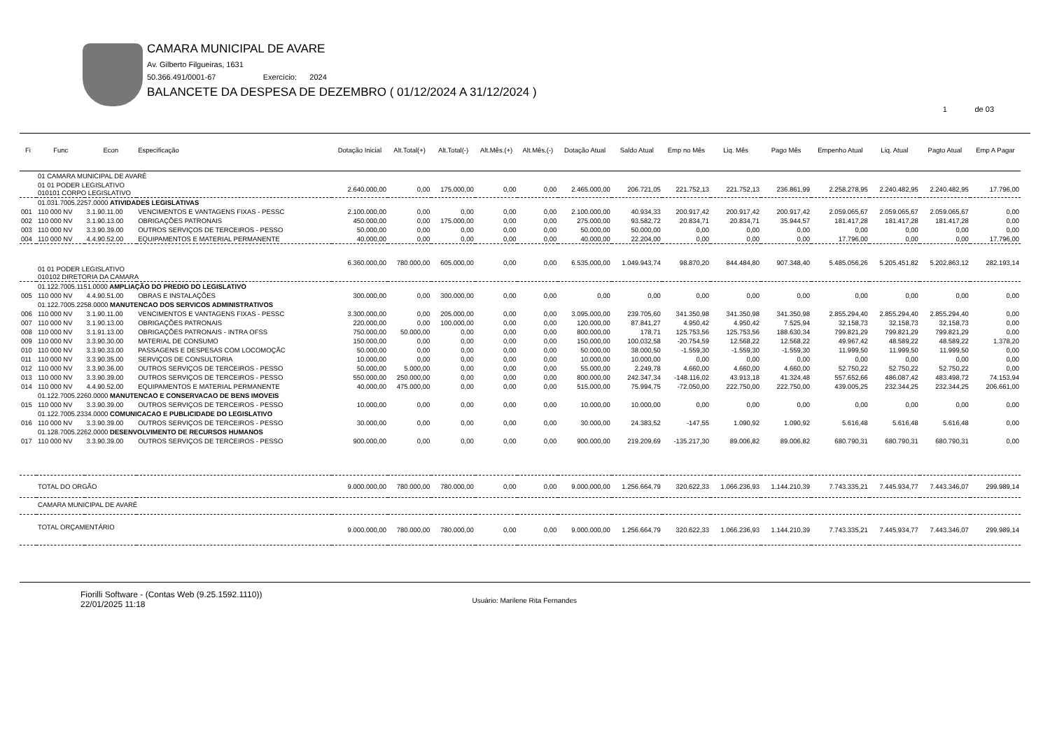CAMARA MUNICIPAL DE AVARE
Av. Gilberto Filgueiras, 1631
50.366.491/0001-67 Exercício: 2024
BALANCETE DA DESPESA DE DEZEMBRO ( 01/12/2024 A 31/12/2024 )
1 de 03
| Fi | Func | Econ | Especificação | Dotação Inicial | Alt.Total(+) | Alt.Total(-) | Alt.Mês.(+) | Alt.Mês.(-) | Dotação Atual | Saldo Atual | Emp no Mês | Liq. Mês | Pago Mês | Empenho Atual | Liq. Atual | Pagto Atual | Emp A Pagar |
| --- | --- | --- | --- | --- | --- | --- | --- | --- | --- | --- | --- | --- | --- | --- | --- | --- | --- |
| | 01 CAMARA MUNICIPAL DE AVARÉ | | | | | | | | | | | | | | | | |
| | 01 01 PODER LEGISLATIVO 010101 CORPO LEGISLATIVO | | | 2.640.000,00 | 0,00 | 175.000,00 | 0,00 | 0,00 | 2.465.000,00 | 206.721,05 | 221.752,13 | 221.752,13 | 236.861,99 | 2.258.278,95 | 2.240.482,95 | 2.240.482,95 | 17.796,00 |
| | 01.031.7005.2257.0000 ATIVIDADES LEGISLATIVAS | | | | | | | | | | | | | | | | |
| 001 | 110 000 NV | 3.1.90.11.00 | VENCIMENTOS E VANTAGENS FIXAS - PESSC | 2.100.000,00 | 0,00 | 0,00 | 0,00 | 0,00 | 2.100.000,00 | 40.934,33 | 200.917,42 | 200.917,42 | 200.917,42 | 2.059.065,67 | 2.059.065,67 | 2.059.065,67 | 0,00 |
| 002 | 110 000 NV | 3.1.90.13.00 | OBRIGAÇÕES PATRONAIS | 450.000,00 | 0,00 | 175.000,00 | 0,00 | 0,00 | 275.000,00 | 93.582,72 | 20.834,71 | 20.834,71 | 35.944,57 | 181.417,28 | 181.417,28 | 181.417,28 | 0,00 |
| 003 | 110 000 NV | 3.3.90.39.00 | OUTROS SERVIÇOS DE TERCEIROS - PESSO | 50.000,00 | 0,00 | 0,00 | 0,00 | 0,00 | 50.000,00 | 50.000,00 | 0,00 | 0,00 | 0,00 | 0,00 | 0,00 | 0,00 | 0,00 |
| 004 | 110 000 NV | 4.4.90.52.00 | EQUIPAMENTOS E MATERIAL PERMANENTE | 40.000,00 | 0,00 | 0,00 | 0,00 | 0,00 | 40.000,00 | 22.204,00 | 0,00 | 0,00 | 0,00 | 17.796,00 | 0,00 | 0,00 | 17.796,00 |
| | 01 01 PODER LEGISLATIVO 010102 DIRETORIA DA CAMARA | | | 6.360.000,00 | 780.000,00 | 605.000,00 | 0,00 | 0,00 | 6.535.000,00 | 1.049.943,74 | 98.870,20 | 844.484,80 | 907.348,40 | 5.485.056,26 | 5.205.451,82 | 5.202.863,12 | 282.193,14 |
| | 01.122.7005.1151.0000 AMPLIAÇÃO DO PREDIO DO LEGISLATIVO | | | | | | | | | | | | | | | | |
| 005 | 110 000 NV | 4.4.90.51.00 | OBRAS E INSTALAÇÕES | 300.000,00 | 0,00 | 300.000,00 | 0,00 | 0,00 | 0,00 | 0,00 | 0,00 | 0,00 | 0,00 | 0,00 | 0,00 | 0,00 | 0,00 |
| | 01.122.7005.2258.0000 MANUTENCAO DOS SERVICOS ADMINISTRATIVOS | | | | | | | | | | | | | | | | |
| 006 | 110 000 NV | 3.1.90.11.00 | VENCIMENTOS E VANTAGENS FIXAS - PESSC | 3.300.000,00 | 0,00 | 205.000,00 | 0,00 | 0,00 | 3.095.000,00 | 239.705,60 | 341.350,98 | 341.350,98 | 341.350,98 | 2.855.294,40 | 2.855.294,40 | 2.855.294,40 | 0,00 |
| 007 | 110 000 NV | 3.1.90.13.00 | OBRIGAÇÕES PATRONAIS | 220.000,00 | 0,00 | 100.000,00 | 0,00 | 0,00 | 120.000,00 | 87.841,27 | 4.950,42 | 4.950,42 | 7.525,94 | 32.158,73 | 32.158,73 | 32.158,73 | 0,00 |
| 008 | 110 000 NV | 3.1.91.13.00 | OBRIGAÇÕES PATRONAIS - INTRA OFSS | 750.000,00 | 50.000,00 | 0,00 | 0,00 | 0,00 | 800.000,00 | 178,71 | 125.753,56 | 125.753,56 | 188.630,34 | 799.821,29 | 799.821,29 | 799.821,29 | 0,00 |
| 009 | 110 000 NV | 3.3.90.30.00 | MATERIAL DE CONSUMO | 150.000,00 | 0,00 | 0,00 | 0,00 | 0,00 | 150.000,00 | 100.032,58 | -20.754,59 | 12.568,22 | 12.568,22 | 49.967,42 | 48.589,22 | 48.589,22 | 1.378,20 |
| 010 | 110 000 NV | 3.3.90.33.00 | PASSAGENS E DESPESAS COM LOCOMOÇÃC | 50.000,00 | 0,00 | 0,00 | 0,00 | 0,00 | 50.000,00 | 38.000,50 | -1.559,30 | -1.559,30 | -1.559,30 | 11.999,50 | 11.999,50 | 11.999,50 | 0,00 |
| 011 | 110 000 NV | 3.3.90.35.00 | SERVIÇOS DE CONSULTORIA | 10.000,00 | 0,00 | 0,00 | 0,00 | 0,00 | 10.000,00 | 10.000,00 | 0,00 | 0,00 | 0,00 | 0,00 | 0,00 | 0,00 | 0,00 |
| 012 | 110 000 NV | 3.3.90.36.00 | OUTROS SERVIÇOS DE TERCEIROS - PESSO | 50.000,00 | 5.000,00 | 0,00 | 0,00 | 0,00 | 55.000,00 | 2.249,78 | 4.660,00 | 4.660,00 | 4.660,00 | 52.750,22 | 52.750,22 | 52.750,22 | 0,00 |
| 013 | 110 000 NV | 3.3.90.39.00 | OUTROS SERVIÇOS DE TERCEIROS - PESSO | 550.000,00 | 250.000,00 | 0,00 | 0,00 | 0,00 | 800.000,00 | 242.347,34 | -148.116,02 | 43.913,18 | 41.324,48 | 557.652,66 | 486.087,42 | 483.498,72 | 74.153,94 |
| 014 | 110 000 NV | 4.4.90.52.00 | EQUIPAMENTOS E MATERIAL PERMANENTE | 40.000,00 | 475.000,00 | 0,00 | 0,00 | 0,00 | 515.000,00 | 75.994,75 | -72.050,00 | 222.750,00 | 222.750,00 | 439.005,25 | 232.344,25 | 232.344,25 | 206.661,00 |
| | 01.122.7005.2260.0000 MANUTENCAO E CONSERVACAO DE BENS IMOVEIS | | | | | | | | | | | | | | | | |
| 015 | 110 000 NV | 3.3.90.39.00 | OUTROS SERVIÇOS DE TERCEIROS - PESSO | 10.000,00 | 0,00 | 0,00 | 0,00 | 0,00 | 10.000,00 | 10.000,00 | 0,00 | 0,00 | 0,00 | 0,00 | 0,00 | 0,00 | 0,00 |
| | 01.122.7005.2334.0000 COMUNICACAO E PUBLICIDADE DO LEGISLATIVO | | | | | | | | | | | | | | | | |
| 016 | 110 000 NV | 3.3.90.39.00 | OUTROS SERVIÇOS DE TERCEIROS - PESSO | 30.000,00 | 0,00 | 0,00 | 0,00 | 0,00 | 30.000,00 | 24.383,52 | -147,55 | 1.090,92 | 1.090,92 | 5.616,48 | 5.616,48 | 5.616,48 | 0,00 |
| | 01.128.7005.2262.0000 DESENVOLVIMENTO DE RECURSOS HUMANOS | | | | | | | | | | | | | | | | |
| 017 | 110 000 NV | 3.3.90.39.00 | OUTROS SERVIÇOS DE TERCEIROS - PESSO | 900.000,00 | 0,00 | 0,00 | 0,00 | 0,00 | 900.000,00 | 219.209,69 | -135.217,30 | 89.006,82 | 89.006,82 | 680.790,31 | 680.790,31 | 680.790,31 | 0,00 |
| | TOTAL DO ORGÃO | | | 9.000.000,00 | 780.000,00 | 780.000,00 | 0,00 | 0,00 | 9.000.000,00 | 1.256.664,79 | 320.622,33 | 1.066.236,93 | 1.144.210,39 | 7.743.335,21 | 7.445.934,77 | 7.443.346,07 | 299.989,14 |
| | CAMARA MUNICIPAL DE AVARÉ | | | | | | | | | | | | | | | | |
| | TOTAL ORÇAMENTÁRIO | | | 9.000.000,00 | 780.000,00 | 780.000,00 | 0,00 | 0,00 | 9.000.000,00 | 1.256.664,79 | 320.622,33 | 1.066.236,93 | 1.144.210,39 | 7.743.335,21 | 7.445.934,77 | 7.443.346,07 | 299.989,14 |
Fiorilli Software - (Contas Web (9.25.1592.1110))
22/01/2025 11:18
Usuário: Marilene Rita Fernandes